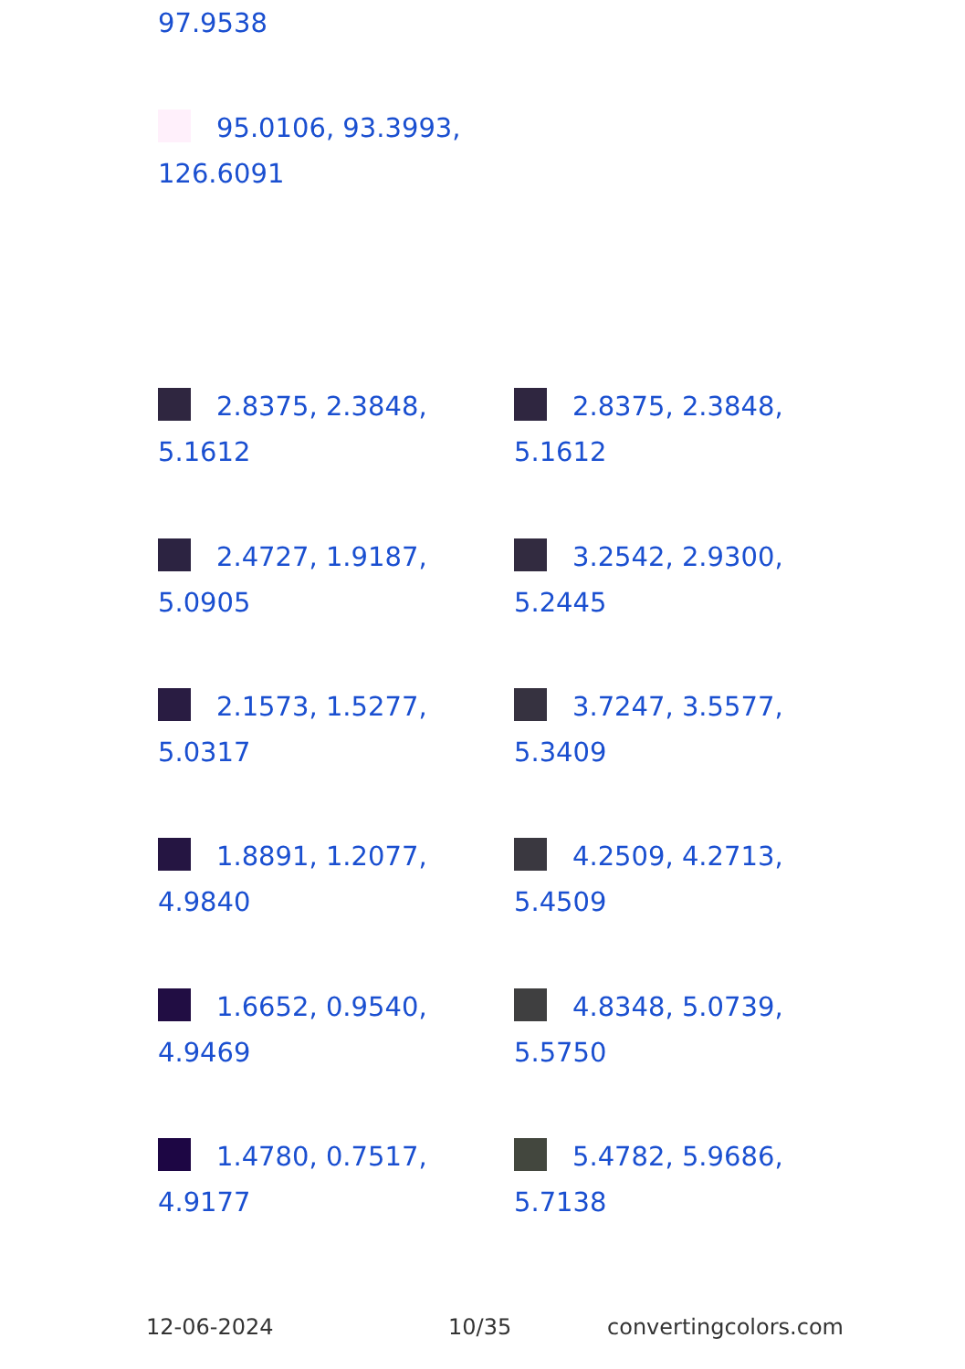97.9538
95.0106, 93.3993, 126.6091
2.8375, 2.3848, 5.1612
2.8375, 2.3848, 5.1612
2.4727, 1.9187, 5.0905
3.2542, 2.9300, 5.2445
2.1573, 1.5277, 5.0317
3.7247, 3.5577, 5.3409
1.8891, 1.2077, 4.9840
4.2509, 4.2713, 5.4509
1.6652, 0.9540, 4.9469
4.8348, 5.0739, 5.5750
1.4780, 0.7517, 4.9177
5.4782, 5.9686, 5.7138
12-06-2024 10/35 convertingcolors.com